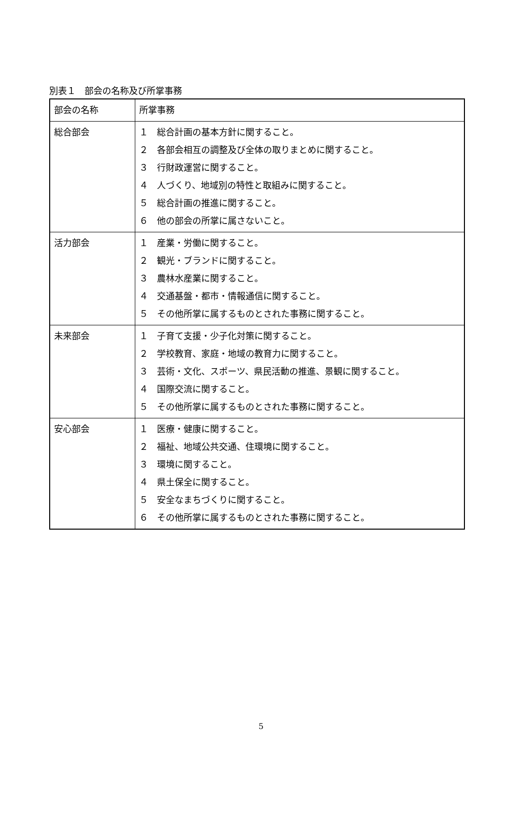別表１　部会の名称及び所掌事務
| 部会の名称 | 所掌事務 |
| --- | --- |
| 総合部会 | １ 総合計画の基本方針に関すること。 ２ 各部会相互の調整及び全体の取りまとめに関すること。 ３ 行財政運営に関すること。 ４ 人づくり、地域別の特性と取組みに関すること。 ５ 総合計画の推進に関すること。 ６ 他の部会の所掌に属さないこと。 |
| 活力部会 | １ 産業・労働に関すること。 ２ 観光・ブランドに関すること。 ３ 農林水産業に関すること。 ４ 交通基盤・都市・情報通信に関すること。 ５ その他所掌に属するものとされた事務に関すること。 |
| 未来部会 | １ 子育て支援・少子化対策に関すること。 ２ 学校教育、家庭・地域の教育力に関すること。 ３ 芸術・文化、スポーツ、県民活動の推進、景観に関すること。 ４ 国際交流に関すること。 ５ その他所掌に属するものとされた事務に関すること。 |
| 安心部会 | １ 医療・健康に関すること。 ２ 福祉、地域公共交通、住環境に関すること。 ３ 環境に関すること。 ４ 県土保全に関すること。 ５ 安全なまちづくりに関すること。 ６ その他所掌に属するものとされた事務に関すること。 |
5